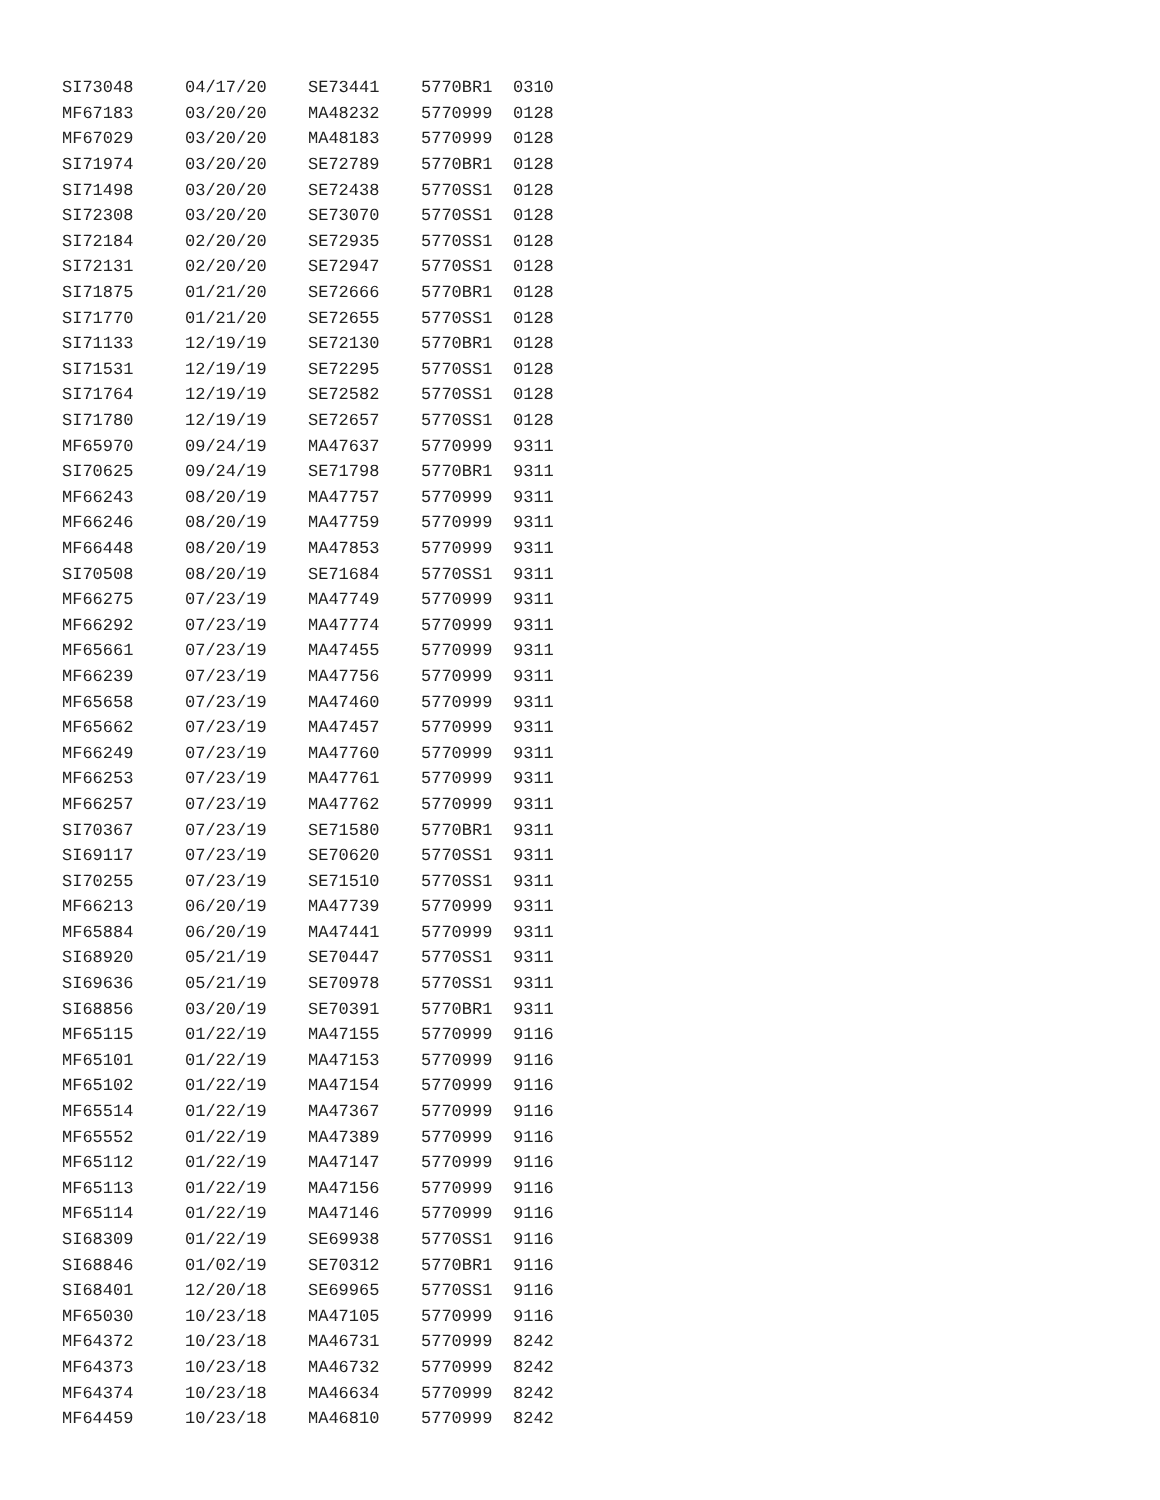| SI73048 | 04/17/20 | SE73441 | 5770BR1 | 0310 |
| MF67183 | 03/20/20 | MA48232 | 5770999 | 0128 |
| MF67029 | 03/20/20 | MA48183 | 5770999 | 0128 |
| SI71974 | 03/20/20 | SE72789 | 5770BR1 | 0128 |
| SI71498 | 03/20/20 | SE72438 | 5770SS1 | 0128 |
| SI72308 | 03/20/20 | SE73070 | 5770SS1 | 0128 |
| SI72184 | 02/20/20 | SE72935 | 5770SS1 | 0128 |
| SI72131 | 02/20/20 | SE72947 | 5770SS1 | 0128 |
| SI71875 | 01/21/20 | SE72666 | 5770BR1 | 0128 |
| SI71770 | 01/21/20 | SE72655 | 5770SS1 | 0128 |
| SI71133 | 12/19/19 | SE72130 | 5770BR1 | 0128 |
| SI71531 | 12/19/19 | SE72295 | 5770SS1 | 0128 |
| SI71764 | 12/19/19 | SE72582 | 5770SS1 | 0128 |
| SI71780 | 12/19/19 | SE72657 | 5770SS1 | 0128 |
| MF65970 | 09/24/19 | MA47637 | 5770999 | 9311 |
| SI70625 | 09/24/19 | SE71798 | 5770BR1 | 9311 |
| MF66243 | 08/20/19 | MA47757 | 5770999 | 9311 |
| MF66246 | 08/20/19 | MA47759 | 5770999 | 9311 |
| MF66448 | 08/20/19 | MA47853 | 5770999 | 9311 |
| SI70508 | 08/20/19 | SE71684 | 5770SS1 | 9311 |
| MF66275 | 07/23/19 | MA47749 | 5770999 | 9311 |
| MF66292 | 07/23/19 | MA47774 | 5770999 | 9311 |
| MF65661 | 07/23/19 | MA47455 | 5770999 | 9311 |
| MF66239 | 07/23/19 | MA47756 | 5770999 | 9311 |
| MF65658 | 07/23/19 | MA47460 | 5770999 | 9311 |
| MF65662 | 07/23/19 | MA47457 | 5770999 | 9311 |
| MF66249 | 07/23/19 | MA47760 | 5770999 | 9311 |
| MF66253 | 07/23/19 | MA47761 | 5770999 | 9311 |
| MF66257 | 07/23/19 | MA47762 | 5770999 | 9311 |
| SI70367 | 07/23/19 | SE71580 | 5770BR1 | 9311 |
| SI69117 | 07/23/19 | SE70620 | 5770SS1 | 9311 |
| SI70255 | 07/23/19 | SE71510 | 5770SS1 | 9311 |
| MF66213 | 06/20/19 | MA47739 | 5770999 | 9311 |
| MF65884 | 06/20/19 | MA47441 | 5770999 | 9311 |
| SI68920 | 05/21/19 | SE70447 | 5770SS1 | 9311 |
| SI69636 | 05/21/19 | SE70978 | 5770SS1 | 9311 |
| SI68856 | 03/20/19 | SE70391 | 5770BR1 | 9311 |
| MF65115 | 01/22/19 | MA47155 | 5770999 | 9116 |
| MF65101 | 01/22/19 | MA47153 | 5770999 | 9116 |
| MF65102 | 01/22/19 | MA47154 | 5770999 | 9116 |
| MF65514 | 01/22/19 | MA47367 | 5770999 | 9116 |
| MF65552 | 01/22/19 | MA47389 | 5770999 | 9116 |
| MF65112 | 01/22/19 | MA47147 | 5770999 | 9116 |
| MF65113 | 01/22/19 | MA47156 | 5770999 | 9116 |
| MF65114 | 01/22/19 | MA47146 | 5770999 | 9116 |
| SI68309 | 01/22/19 | SE69938 | 5770SS1 | 9116 |
| SI68846 | 01/02/19 | SE70312 | 5770BR1 | 9116 |
| SI68401 | 12/20/18 | SE69965 | 5770SS1 | 9116 |
| MF65030 | 10/23/18 | MA47105 | 5770999 | 9116 |
| MF64372 | 10/23/18 | MA46731 | 5770999 | 8242 |
| MF64373 | 10/23/18 | MA46732 | 5770999 | 8242 |
| MF64374 | 10/23/18 | MA46634 | 5770999 | 8242 |
| MF64459 | 10/23/18 | MA46810 | 5770999 | 8242 |